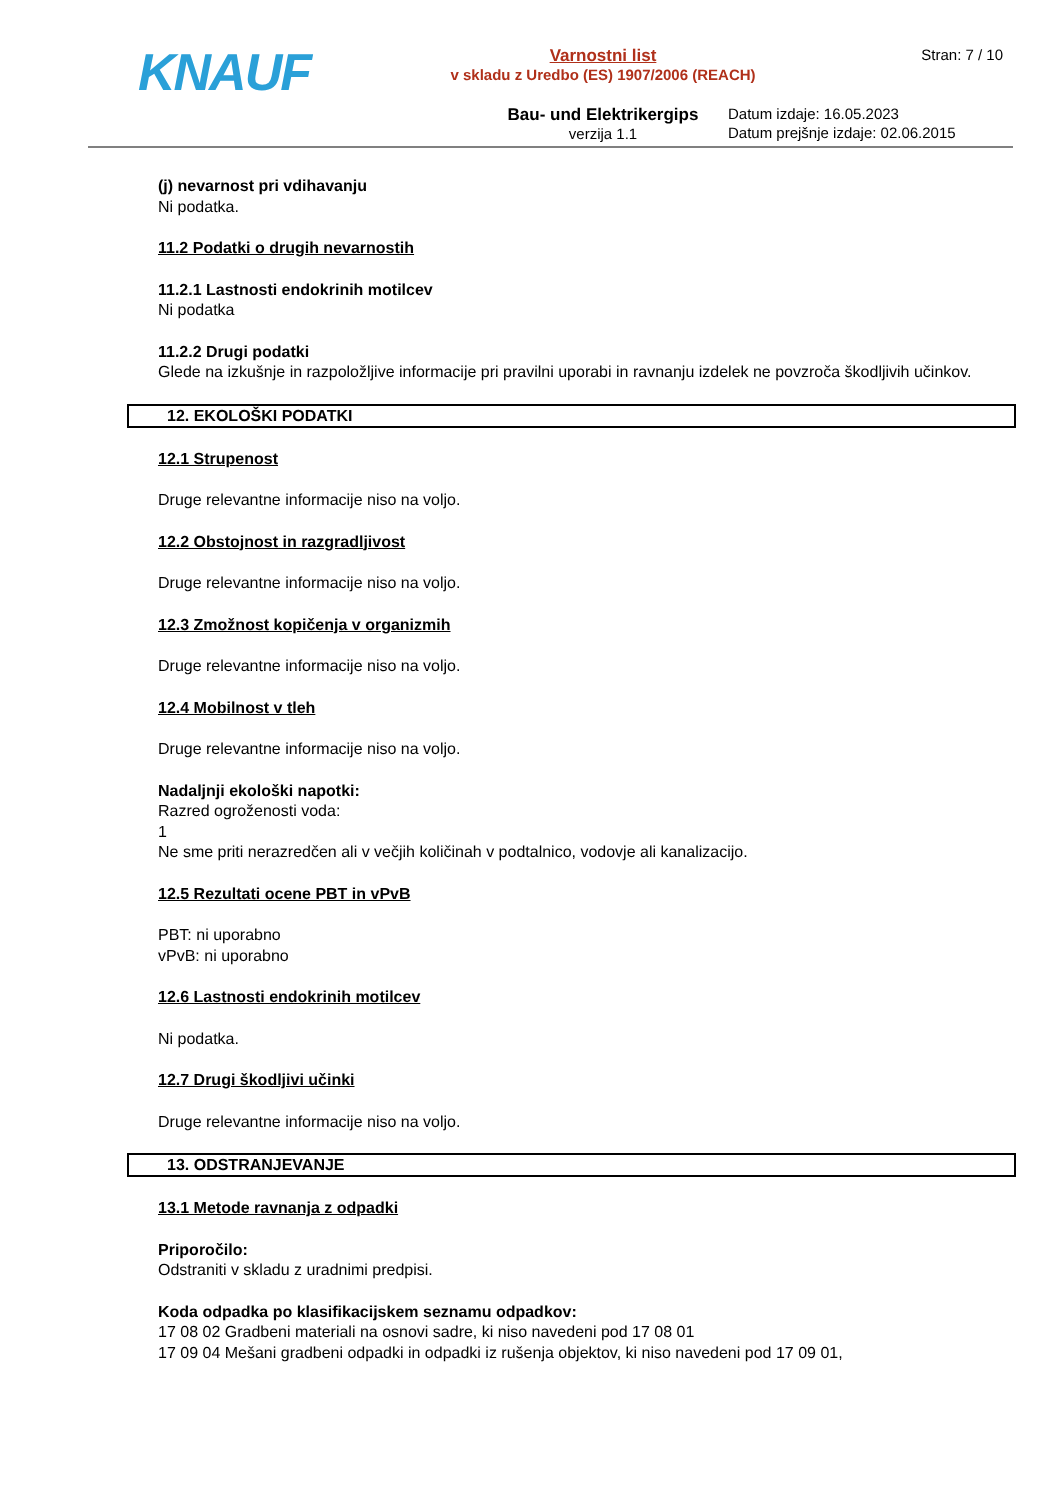KNAUF
Varnostni list
v skladu z Uredbo (ES) 1907/2006 (REACH)
Bau- und Elektrikergips
verzija 1.1
Stran: 7 / 10
Datum izdaje: 16.05.2023
Datum prejšnje izdaje: 02.06.2015
(j) nevarnost pri vdihavanju
Ni podatka.
11.2 Podatki o drugih nevarnostih
11.2.1 Lastnosti endokrinih motilcev
Ni podatka
11.2.2 Drugi podatki
Glede na izkušnje in razpoložljive informacije pri pravilni uporabi in ravnanju izdelek ne povzroča škodljivih učinkov.
12. EKOLOŠKI PODATKI
12.1 Strupenost
Druge relevantne informacije niso na voljo.
12.2 Obstojnost in razgradljivost
Druge relevantne informacije niso na voljo.
12.3 Zmožnost kopičenja v organizmih
Druge relevantne informacije niso na voljo.
12.4 Mobilnost v tleh
Druge relevantne informacije niso na voljo.
Nadaljnji ekološki napotki:
Razred ogroženosti voda:
1
Ne sme priti nerazredčen ali v večjih količinah v podtalnico, vodovje ali kanalizacijo.
12.5 Rezultati ocene PBT in vPvB
PBT: ni uporabno
vPvB: ni uporabno
12.6 Lastnosti endokrinih motilcev
Ni podatka.
12.7 Drugi škodljivi učinki
Druge relevantne informacije niso na voljo.
13. ODSTRANJEVANJE
13.1 Metode ravnanja z odpadki
Priporočilo:
Odstraniti v skladu z uradnimi predpisi.
Koda odpadka po klasifikacijskem seznamu odpadkov:
17 08 02 Gradbeni materiali na osnovi sadre, ki niso navedeni pod 17 08 01
17 09 04 Mešani gradbeni odpadki in odpadki iz rušenja objektov, ki niso navedeni pod 17 09 01,